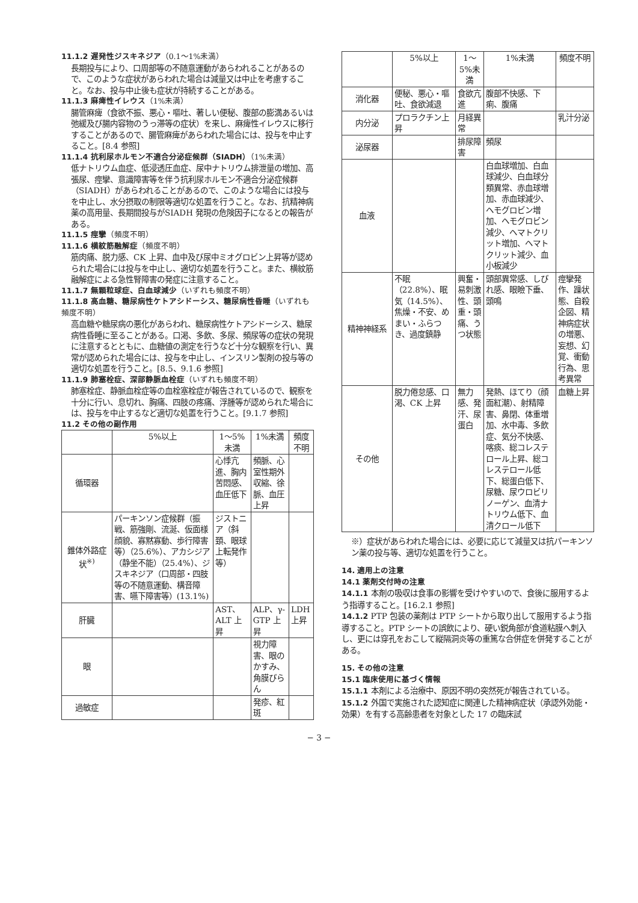11.1.2 遅発性ジスキネジア（0.1〜1%未満）
長期投与により、口周部等の不随意運動があらわれることがあるので、このような症状があらわれた場合は減量又は中止を考慮すること。なお、投与中止後も症状が持続することがある。
11.1.3 麻痺性イレウス（1%未満）
腸管麻痺（食欲不振、悪心・嘔吐、著しい便秘、腹部の膨満あるいは弛緩及び腸内容物のうっ滞等の症状）を来し、麻痺性イレウスに移行することがあるので、腸管麻痺があらわれた場合には、投与を中止すること。[8.4 参照]
11.1.4 抗利尿ホルモン不適合分泌症候群（SIADH）（1%未満）
低ナトリウム血症、低浸透圧血症、尿中ナトリウム排泄量の増加、高張尿、痙攣、意識障害等を伴う抗利尿ホルモン不適合分泌症候群（SIADH）があらわれることがあるので、このような場合には投与を中止し、水分摂取の制限等適切な処置を行うこと。なお、抗精神病薬の高用量、長期間投与がSIADH 発現の危険因子になるとの報告がある。
11.1.5 痙攣（頻度不明）
11.1.6 横紋筋融解症（頻度不明）
筋肉痛、脱力感、CK 上昇、血中及び尿中ミオグロビン上昇等が認められた場合には投与を中止し、適切な処置を行うこと。また、横紋筋融解症による急性腎障害の発症に注意すること。
11.1.7 無顆粒球症、白血球減少（いずれも頻度不明）
11.1.8 高血糖、糖尿病性ケトアシドーシス、糖尿病性昏睡（いずれも頻度不明）
高血糖や糖尿病の悪化があらわれ、糖尿病性ケトアシドーシス、糖尿病性昏睡に至ることがある。口渇、多飲、多尿、頻尿等の症状の発現に注意するとともに、血糖値の測定を行うなど十分な観察を行い、異常が認められた場合には、投与を中止し、インスリン製剤の投与等の適切な処置を行うこと。[8.5、9.1.6 参照]
11.1.9 肺塞栓症、深部静脈血栓症（いずれも頻度不明）
肺塞栓症、静脈血栓症等の血栓塞栓症が報告されているので、観察を十分に行い、息切れ、胸痛、四肢の疼痛、浮腫等が認められた場合には、投与を中止するなど適切な処置を行うこと。[9.1.7 参照]
11.2 その他の副作用
| | 5%以上 | 1〜5%未満 | 1%未満 | 頻度不明 |
| --- | --- | --- | --- | --- |
| 循環器 | | 心悸亢進、胸内苦悶感、血圧低下 | 頻脈、心室性期外収縮、徐脈、血圧上昇 | |
| 錐体外路症状<sup>※)</sup> | パーキンソン症候群（振戦、筋強剛、流涎、仮面様顔貌、寡黙寡動、歩行障害等）（25.6%）、アカシジア（静坐不能）（25.4%）、ジスキネジア（口周部・四肢等の不随意運動、構音障害、嚥下障害等）(13.1%) | ジストニア（斜頚、眼球上転発作等） | | |
| 肝臓 | | AST、ALT 上昇 | ALP、γ-GTP 上昇 | LDH 上昇 |
| 眼 | | | 視力障害、眼のかすみ、角膜びらん | |
| 過敏症 | | | 発疹、紅斑 | |
| | 5%以上 | 1〜5%未満 | 1%未満 | 頻度不明 |
| --- | --- | --- | --- | --- |
| 消化器 | 便秘、悪心・嘔吐、食欲減退 | 食欲亢進 | 腹部不快感、下痢、腹痛 | |
| 内分泌 | プロラクチン上昇 | 月経異常 | | 乳汁分泌 |
| 泌尿器 | | 排尿障害 | 頻尿 | |
| 血液 | | | 白血球増加、白血球減少、白血球分類異常、赤血球増加、赤血球減少、ヘモグロビン増加、ヘモグロビン減少、ヘマトクリット増加、ヘマトクリット減少、血小板減少 | |
| 精神神経系 | 不眠（22.8%）、眠気（14.5%）、焦燥・不安、めまい・ふらつき、過度鎮静 | 興奮・易刺激性、頭重・頭痛、うつ状態 | 頭部異常感、しびれ感、眼瞼下垂、頭鳴 | 痙攣発作、躁状態、自殺企図、精神病症状の増悪、妄想、幻覚、衝動行為、思考異常 |
| その他 | 脱力倦怠感、口渇、CK 上昇 | 無力感、発汗、尿蛋白 | 発熱、ほてり（顔面紅潮）、射精障害、鼻閉、体重増加、水中毒、多飲症、気分不快感、喀痰、総コレステロール上昇、総コレステロール低下、総蛋白低下、尿糖、尿ウロビリノーゲン、血清ナトリウム低下、血清クロール低下 | 血糖上昇 |
※）症状があらわれた場合には、必要に応じて減量又は抗パーキンソン薬の投与等、適切な処置を行うこと。
14. 適用上の注意
14.1 薬剤交付時の注意
14.1.1 本剤の吸収は食事の影響を受けやすいので、食後に服用するよう指導すること。[16.2.1 参照]
14.1.2 PTP 包装の薬剤は PTP シートから取り出して服用するよう指導すること。PTP シートの誤飲により、硬い鋭角部が食道粘膜へ刺入し、更には穿孔をおこして縦隔洞炎等の重篤な合併症を併発することがある。
15. その他の注意
15.1 臨床使用に基づく情報
15.1.1 本剤による治療中、原因不明の突然死が報告されている。
15.1.2 外国で実施された認知症に関連した精神病症状（承認外効能・効果）を有する高齢患者を対象とした 17 の臨床試
− 3 −